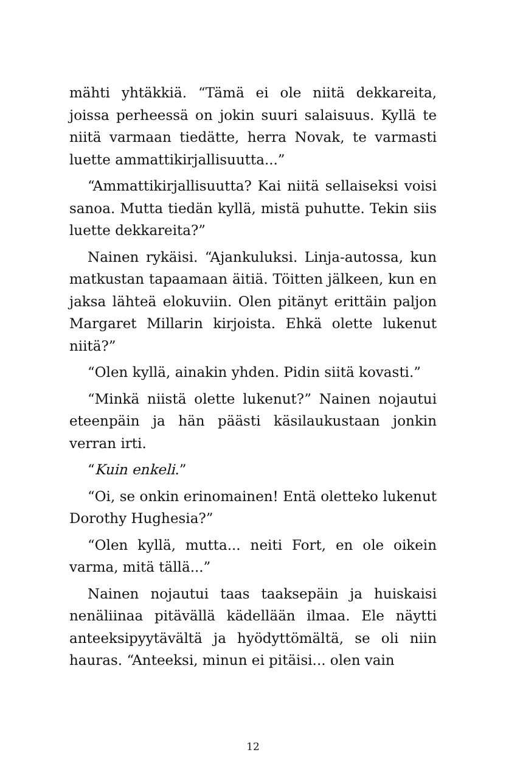mähti yhtäkkiä. “Tämä ei ole niitä dekkareita, joissa perheessä on jokin suuri salaisuus. Kyllä te niitä varmaan tiedätte, herra Novak, te varmasti luette ammattikirjallisuutta...”
“Ammattikirjallisuutta? Kai niitä sellaiseksi voisi sanoa. Mutta tiedän kyllä, mistä puhutte. Tekin siis luette dekkareita?”
Nainen rykäisi. “Ajankuluksi. Linja-autossa, kun matkustan tapaamaan äitiä. Töitten jälkeen, kun en jaksa lähteä elokuviin. Olen pitänyt erittäin paljon Margaret Millarin kirjoista. Ehkä olette lukenut niitä?”
“Olen kyllä, ainakin yhden. Pidin siitä kovasti.”
“Minkä niistä olette lukenut?” Nainen nojautui eteenpäin ja hän päästi käsilaukustaan jonkin verran irti.
“Kuin enkeli.”
“Oi, se onkin erinomainen! Entä oletteko lukenut Dorothy Hughesia?”
“Olen kyllä, mutta... neiti Fort, en ole oikein varma, mitä tällä...”
Nainen nojautui taas taaksepäin ja huiskaisi nenäliinaa pitävällä kädellään ilmaa. Ele näytti anteeksipyytävältä ja hyödyttömältä, se oli niin hauras. “Anteeksi, minun ei pitäisi... olen vain
12